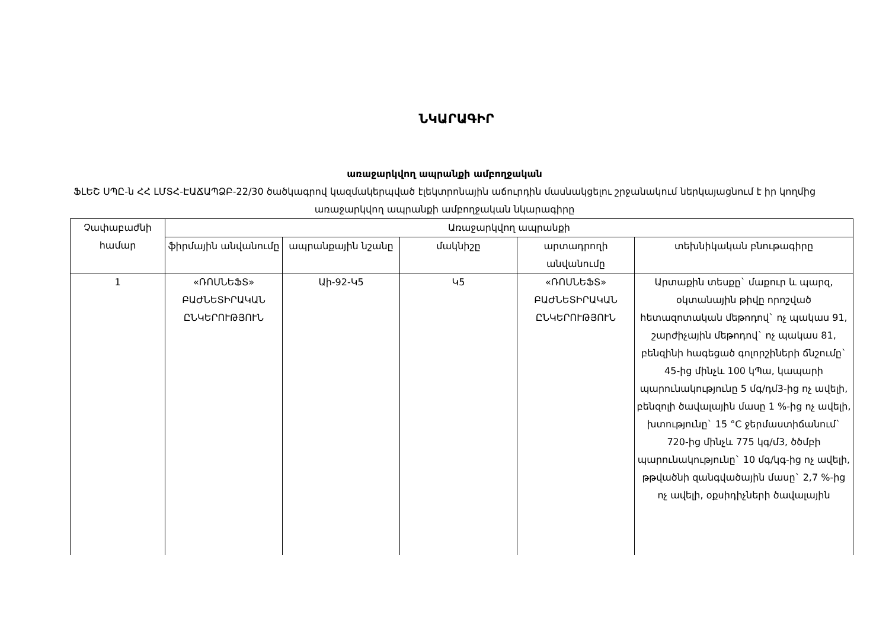ՆԿԱՐԱԳԻՐ
առաջարկվող ապրանքի ամբողջական
ՖԼԵՇ ՍՊԸ-ն ՀՀ ԼՄՏՀ-ԷԱՃԱՊՁԲ-22/30 ծածկագրով կազմակերպված էլեկտրոնային աճուրդին մասնակցելու շրջանակում ներկայացնում է իր կողմից առաջարկվող ապրանքի ամբողջական նկարագիրը
| Չափաբաժնի համար | Առաջարկվող ապրանքի | | | | |
| --- | --- | --- | --- | --- | --- |
| | ֆիրմային անվանումը | ապրանքային նշանը | մակնիշը | արտադրողի անվանումը | տեխնիկական բնութագիրը |
| 1 | «ՌՈՍՆԵՖՏ» ԲԱԺՆԵՏԻՐԱԿԱՆ ԸՆԿԵՐՈՒԹՅՈՒՆ | Աի-92-Կ5 | Կ5 | «ՌՈՍՆԵՖՏ» ԲԱԺՆԵՏԻՐԱԿԱՆ ԸՆԿԵՐՈՒԹՅՈՒՆ | Արտաքին տեսքը` մաքուր և պարզ, օկտանային թիվը որոշված հետազոտական մեթոդով` ոչ պակաս 91, շարժիչային մեթոդով` ոչ պակաս 81, բենզինի հագեցած գոլորշիների ճնշումը` 45-ից մինչև 100 կՊա, կապարի պարունակությունը 5 մգ/դմ3-ից ոչ ավելի, բենզոլի ծավալային մասը 1 %-ից ոչ ավելի, խտությունը` 15 °C ջերմաստիճանում` 720-ից մինչև 775 կգ/մ3, ծծմբի պարունակությունը` 10 մգ/կգ-ից ոչ ավելի, թթվածնի զանգվածային մասը` 2,7 %-ից ոչ ավելի, օքսիդիչների ծավալային |